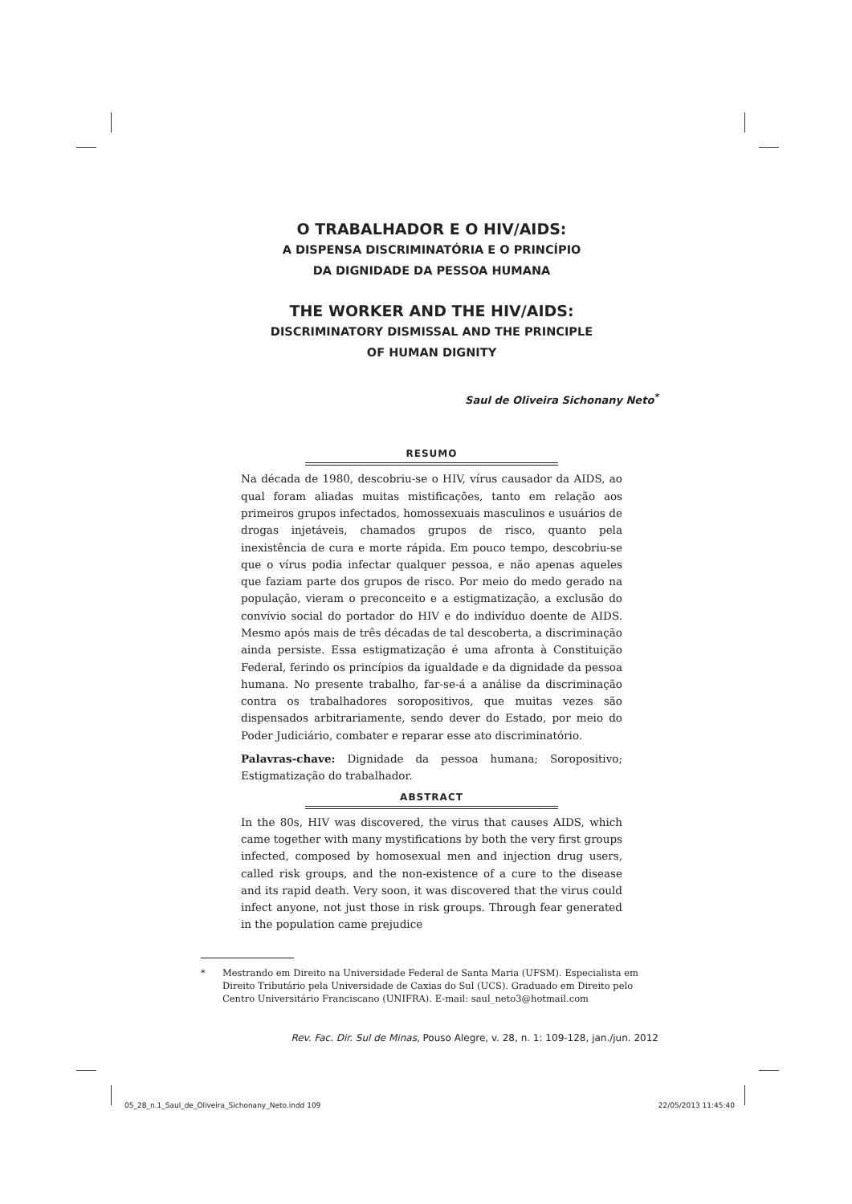O TRABALHADOR E O HIV/AIDS:
A DISPENSA DISCRIMINATÓRIA E O PRINCÍPIO
DA DIGNIDADE DA PESSOA HUMANA
THE WORKER AND THE HIV/AIDS:
DISCRIMINATORY DISMISSAL AND THE PRINCIPLE
OF HUMAN DIGNITY
Saul de Oliveira Sichonany Neto<sup>*</sup>
RESUMO
Na década de 1980, descobriu-se o HIV, vírus causador da AIDS, ao qual foram aliadas muitas mistificações, tanto em relação aos primeiros grupos infectados, homossexuais masculinos e usuários de drogas injetáveis, chamados grupos de risco, quanto pela inexistência de cura e morte rápida. Em pouco tempo, descobriu-se que o vírus podia infectar qualquer pessoa, e não apenas aqueles que faziam parte dos grupos de risco. Por meio do medo gerado na população, vieram o preconceito e a estigmatização, a exclusão do convívio social do portador do HIV e do indivíduo doente de AIDS. Mesmo após mais de três décadas de tal descoberta, a discriminação ainda persiste. Essa estigmatização é uma afronta à Constituição Federal, ferindo os princípios da igualdade e da dignidade da pessoa humana. No presente trabalho, far-se-á a análise da discriminação contra os trabalhadores soropositivos, que muitas vezes são dispensados arbitrariamente, sendo dever do Estado, por meio do Poder Judiciário, combater e reparar esse ato discriminatório.
Palavras-chave: Dignidade da pessoa humana; Soropositivo; Estigmatização do trabalhador.
ABSTRACT
In the 80s, HIV was discovered, the virus that causes AIDS, which came together with many mystifications by both the very first groups infected, composed by homosexual men and injection drug users, called risk groups, and the non-existence of a cure to the disease and its rapid death. Very soon, it was discovered that the virus could infect anyone, not just those in risk groups. Through fear generated in the population came prejudice
* Mestrando em Direito na Universidade Federal de Santa Maria (UFSM). Especialista em Direito Tributário pela Universidade de Caxias do Sul (UCS). Graduado em Direito pelo Centro Universitário Franciscano (UNIFRA). E-mail: saul_neto3@hotmail.com
Rev. Fac. Dir. Sul de Minas, Pouso Alegre, v. 28, n. 1: 109-128, jan./jun. 2012
05_28_n.1_Saul_de_Oliveira_Sichonany_Neto.indd 109 22/05/2013 11:45:40